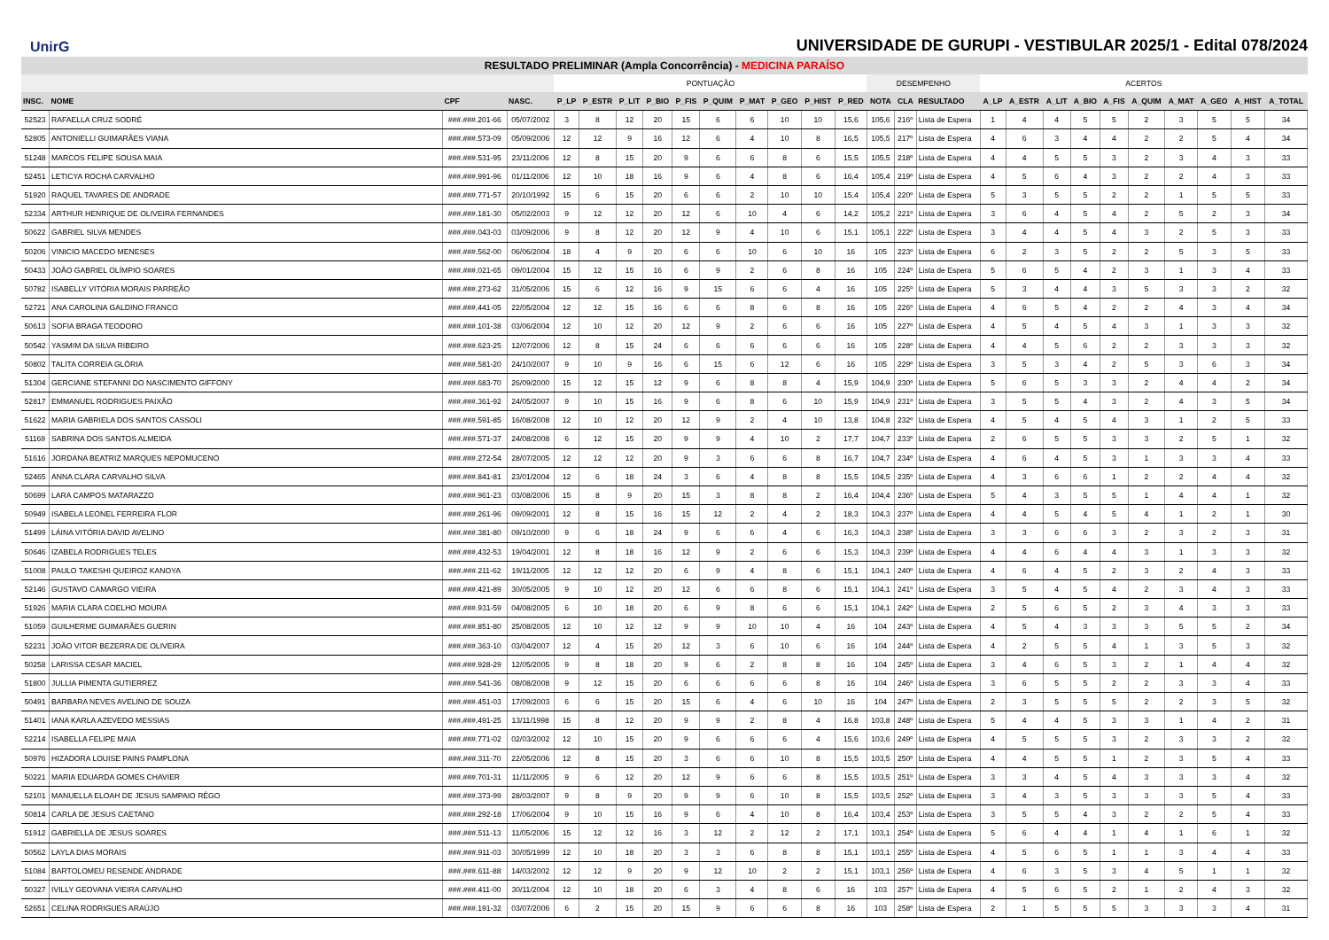UnirG
UNIVERSIDADE DE GURUPI - VESTIBULAR 2025/1 - Edital 078/2024
RESULTADO PRELIMINAR (Ampla Concorrência) - MEDICINA PARAÍSO
| | | | | PONTUAÇÃO | | | | | | | | | | DESEMPENHO | | | ACERTOS | | | | | | | | | |
| --- | --- | --- | --- | --- | --- | --- | --- | --- | --- | --- | --- | --- | --- | --- | --- | --- | --- | --- | --- | --- | --- | --- | --- | --- | --- | --- |
| INSC. | NOME | CPF | NASC. | P_LP | P_ESTR | P_LIT | P_BIO | P_FIS | P_QUIM | P_MAT | P_GEO | P_HIST | P_RED | NOTA | CLA | RESULTADO | A_LP | A_ESTR | A_LIT | A_BIO | A_FIS | A_QUIM | A_MAT | A_GEO | A_HIST | A_TOTAL |
| 52523 | RAFAELLA CRUZ SODRÉ | ###.###.201-66 | 05/07/2002 | 3 | 8 | 12 | 20 | 15 | 6 | 6 | 10 | 10 | 15,6 | 105,6 | 216º | Lista de Espera | 1 | 4 | 4 | 5 | 5 | 2 | 3 | 5 | 5 | 34 |
| 52805 | ANTONIELLI GUIMARÃES VIANA | ###.###.573-09 | 05/09/2006 | 12 | 12 | 9 | 16 | 12 | 6 | 4 | 10 | 8 | 16,5 | 105,5 | 217º | Lista de Espera | 4 | 6 | 3 | 4 | 4 | 2 | 2 | 5 | 4 | 34 |
| 51248 | MARCOS FELIPE SOUSA MAIA | ###.###.531-95 | 23/11/2006 | 12 | 8 | 15 | 20 | 9 | 6 | 6 | 8 | 6 | 15,5 | 105,5 | 218º | Lista de Espera | 4 | 4 | 5 | 5 | 3 | 2 | 3 | 4 | 3 | 33 |
| 52451 | LETICYA ROCHA CARVALHO | ###.###.991-96 | 01/11/2006 | 12 | 10 | 18 | 16 | 9 | 6 | 4 | 8 | 6 | 16,4 | 105,4 | 219º | Lista de Espera | 4 | 5 | 6 | 4 | 3 | 2 | 2 | 4 | 3 | 33 |
| 51920 | RAQUEL TAVARES DE ANDRADE | ###.###.771-57 | 20/10/1992 | 15 | 6 | 15 | 20 | 6 | 6 | 2 | 10 | 10 | 15,4 | 105,4 | 220º | Lista de Espera | 5 | 3 | 5 | 5 | 2 | 2 | 1 | 5 | 5 | 33 |
| 52334 | ARTHUR HENRIQUE DE OLIVEIRA FERNANDES | ###.###.181-30 | 05/02/2003 | 9 | 12 | 12 | 20 | 12 | 6 | 10 | 4 | 6 | 14,2 | 105,2 | 221º | Lista de Espera | 3 | 6 | 4 | 5 | 4 | 2 | 5 | 2 | 3 | 34 |
| 50622 | GABRIEL SILVA MENDES | ###.###.043-03 | 03/09/2006 | 9 | 8 | 12 | 20 | 12 | 9 | 4 | 10 | 6 | 15,1 | 105,1 | 222º | Lista de Espera | 3 | 4 | 4 | 5 | 4 | 3 | 2 | 5 | 3 | 33 |
| 50206 | VINICIO MACEDO MENESES | ###.###.562-00 | 06/06/2004 | 18 | 4 | 9 | 20 | 6 | 6 | 10 | 6 | 10 | 16 | 105 | 223º | Lista de Espera | 6 | 2 | 3 | 5 | 2 | 2 | 5 | 3 | 5 | 33 |
| 50433 | JOÃO GABRIEL OLÍMPIO SOARES | ###.###.021-65 | 09/01/2004 | 15 | 12 | 15 | 16 | 6 | 9 | 2 | 6 | 8 | 16 | 105 | 224º | Lista de Espera | 5 | 6 | 5 | 4 | 2 | 3 | 1 | 3 | 4 | 33 |
| 50782 | ISABELLY VITÓRIA MORAIS PARREÃO | ###.###.273-62 | 31/05/2006 | 15 | 6 | 12 | 16 | 9 | 15 | 6 | 6 | 4 | 16 | 105 | 225º | Lista de Espera | 5 | 3 | 4 | 4 | 3 | 5 | 3 | 3 | 2 | 32 |
| 52721 | ANA CAROLINA GALDINO FRANCO | ###.###.441-05 | 22/05/2004 | 12 | 12 | 15 | 16 | 6 | 6 | 8 | 6 | 8 | 16 | 105 | 226º | Lista de Espera | 4 | 6 | 5 | 4 | 2 | 2 | 4 | 3 | 4 | 34 |
| 50613 | SOFIA BRAGA TEODORO | ###.###.101-38 | 03/06/2004 | 12 | 10 | 12 | 20 | 12 | 9 | 2 | 6 | 6 | 16 | 105 | 227º | Lista de Espera | 4 | 5 | 4 | 5 | 4 | 3 | 1 | 3 | 3 | 32 |
| 50542 | YASMIM DA SILVA RIBEIRO | ###.###.623-25 | 12/07/2006 | 12 | 8 | 15 | 24 | 6 | 6 | 6 | 6 | 6 | 16 | 105 | 228º | Lista de Espera | 4 | 4 | 5 | 6 | 2 | 2 | 3 | 3 | 3 | 32 |
| 50802 | TALITA CORREIA GLÓRIA | ###.###.581-20 | 24/10/2007 | 9 | 10 | 9 | 16 | 6 | 15 | 6 | 12 | 6 | 16 | 105 | 229º | Lista de Espera | 3 | 5 | 3 | 4 | 2 | 5 | 3 | 6 | 3 | 34 |
| 51304 | GERCIANE STEFANNI DO NASCIMENTO GIFFONY | ###.###.683-70 | 26/09/2000 | 15 | 12 | 15 | 12 | 9 | 6 | 8 | 8 | 4 | 15,9 | 104,9 | 230º | Lista de Espera | 5 | 6 | 5 | 3 | 3 | 2 | 4 | 4 | 2 | 34 |
| 52817 | EMMANUEL RODRIGUES PAIXÃO | ###.###.361-92 | 24/05/2007 | 9 | 10 | 15 | 16 | 9 | 6 | 8 | 6 | 10 | 15,9 | 104,9 | 231º | Lista de Espera | 3 | 5 | 5 | 4 | 3 | 2 | 4 | 3 | 5 | 34 |
| 51622 | MARIA GABRIELA DOS SANTOS CASSOLI | ###.###.591-85 | 16/08/2008 | 12 | 10 | 12 | 20 | 12 | 9 | 2 | 4 | 10 | 13,8 | 104,8 | 232º | Lista de Espera | 4 | 5 | 4 | 5 | 4 | 3 | 1 | 2 | 5 | 33 |
| 51169 | SABRINA DOS SANTOS ALMEIDA | ###.###.571-37 | 24/08/2008 | 6 | 12 | 15 | 20 | 9 | 9 | 4 | 10 | 2 | 17,7 | 104,7 | 233º | Lista de Espera | 2 | 6 | 5 | 5 | 3 | 3 | 2 | 5 | 1 | 32 |
| 51616 | JORDANA BEATRIZ MARQUES NEPOMUCENO | ###.###.272-54 | 28/07/2005 | 12 | 12 | 12 | 20 | 9 | 3 | 6 | 6 | 8 | 16,7 | 104,7 | 234º | Lista de Espera | 4 | 6 | 4 | 5 | 3 | 1 | 3 | 3 | 4 | 33 |
| 52465 | ANNA CLARA CARVALHO SILVA | ###.###.841-81 | 23/01/2004 | 12 | 6 | 18 | 24 | 3 | 6 | 4 | 8 | 8 | 15,5 | 104,5 | 235º | Lista de Espera | 4 | 3 | 6 | 6 | 1 | 2 | 2 | 4 | 4 | 32 |
| 50699 | LARA CAMPOS MATARAZZO | ###.###.961-23 | 03/08/2006 | 15 | 8 | 9 | 20 | 15 | 3 | 8 | 8 | 2 | 16,4 | 104,4 | 236º | Lista de Espera | 5 | 4 | 3 | 5 | 5 | 1 | 4 | 4 | 1 | 32 |
| 50949 | ISABELA LEONEL FERREIRA FLOR | ###.###.261-96 | 09/09/2001 | 12 | 8 | 15 | 16 | 15 | 12 | 2 | 4 | 2 | 18,3 | 104,3 | 237º | Lista de Espera | 4 | 4 | 5 | 4 | 5 | 4 | 1 | 2 | 1 | 30 |
| 51499 | LÁINA VITÓRIA DAVID AVELINO | ###.###.381-80 | 09/10/2000 | 9 | 6 | 18 | 24 | 9 | 6 | 6 | 4 | 6 | 16,3 | 104,3 | 238º | Lista de Espera | 3 | 3 | 6 | 6 | 3 | 2 | 3 | 2 | 3 | 31 |
| 50646 | IZABELA RODRIGUES TELES | ###.###.432-53 | 19/04/2001 | 12 | 8 | 18 | 16 | 12 | 9 | 2 | 6 | 6 | 15,3 | 104,3 | 239º | Lista de Espera | 4 | 4 | 6 | 4 | 4 | 3 | 1 | 3 | 3 | 32 |
| 51008 | PAULO TAKESHI QUEIROZ KANOYA | ###.###.211-62 | 19/11/2005 | 12 | 12 | 12 | 20 | 6 | 9 | 4 | 8 | 6 | 15,1 | 104,1 | 240º | Lista de Espera | 4 | 6 | 4 | 5 | 2 | 3 | 2 | 4 | 3 | 33 |
| 52146 | GUSTAVO CAMARGO VIEIRA | ###.###.421-89 | 30/05/2005 | 9 | 10 | 12 | 20 | 12 | 6 | 6 | 8 | 6 | 15,1 | 104,1 | 241º | Lista de Espera | 3 | 5 | 4 | 5 | 4 | 2 | 3 | 4 | 3 | 33 |
| 51926 | MARIA CLARA COELHO MOURA | ###.###.931-59 | 04/08/2005 | 6 | 10 | 18 | 20 | 6 | 9 | 8 | 6 | 6 | 15,1 | 104,1 | 242º | Lista de Espera | 2 | 5 | 6 | 5 | 2 | 3 | 4 | 3 | 3 | 33 |
| 51059 | GUILHERME GUIMARÃES GUERIN | ###.###.851-80 | 25/08/2005 | 12 | 10 | 12 | 12 | 9 | 9 | 10 | 10 | 4 | 16 | 104 | 243º | Lista de Espera | 4 | 5 | 4 | 3 | 3 | 3 | 5 | 5 | 2 | 34 |
| 52231 | JOÃO VITOR BEZERRA DE OLIVEIRA | ###.###.363-10 | 03/04/2007 | 12 | 4 | 15 | 20 | 12 | 3 | 6 | 10 | 6 | 16 | 104 | 244º | Lista de Espera | 4 | 2 | 5 | 5 | 4 | 1 | 3 | 5 | 3 | 32 |
| 50258 | LARISSA CESAR MACIEL | ###.###.928-29 | 12/05/2005 | 9 | 8 | 18 | 20 | 9 | 6 | 2 | 8 | 8 | 16 | 104 | 245º | Lista de Espera | 3 | 4 | 6 | 5 | 3 | 2 | 1 | 4 | 4 | 32 |
| 51800 | JULLIA PIMENTA GUTIERREZ | ###.###.541-36 | 08/08/2008 | 9 | 12 | 15 | 20 | 6 | 6 | 6 | 6 | 8 | 16 | 104 | 246º | Lista de Espera | 3 | 6 | 5 | 5 | 2 | 2 | 3 | 3 | 4 | 33 |
| 50491 | BARBARA NEVES AVELINO DE SOUZA | ###.###.451-03 | 17/09/2003 | 6 | 6 | 15 | 20 | 15 | 6 | 4 | 6 | 10 | 16 | 104 | 247º | Lista de Espera | 2 | 3 | 5 | 5 | 5 | 2 | 2 | 3 | 5 | 32 |
| 51401 | IANA KARLA AZEVEDO MESSIAS | ###.###.491-25 | 13/11/1998 | 15 | 8 | 12 | 20 | 9 | 9 | 2 | 8 | 4 | 16,8 | 103,8 | 248º | Lista de Espera | 5 | 4 | 4 | 5 | 3 | 3 | 1 | 4 | 2 | 31 |
| 52214 | ISABELLA FELIPE MAIA | ###.###.771-02 | 02/03/2002 | 12 | 10 | 15 | 20 | 9 | 6 | 6 | 6 | 4 | 15,6 | 103,6 | 249º | Lista de Espera | 4 | 5 | 5 | 5 | 3 | 2 | 3 | 3 | 2 | 32 |
| 50976 | HIZADORA LOUISE PAINS PAMPLONA | ###.###.311-70 | 22/05/2006 | 12 | 8 | 15 | 20 | 3 | 6 | 6 | 10 | 8 | 15,5 | 103,5 | 250º | Lista de Espera | 4 | 4 | 5 | 5 | 1 | 2 | 3 | 5 | 4 | 33 |
| 50221 | MARIA EDUARDA GOMES CHAVIER | ###.###.701-31 | 11/11/2005 | 9 | 6 | 12 | 20 | 12 | 9 | 6 | 6 | 8 | 15,5 | 103,5 | 251º | Lista de Espera | 3 | 3 | 4 | 5 | 4 | 3 | 3 | 3 | 4 | 32 |
| 52101 | MANUELLA ELOAH DE JESUS SAMPAIO RÊGO | ###.###.373-99 | 28/03/2007 | 9 | 8 | 9 | 20 | 9 | 9 | 6 | 10 | 8 | 15,5 | 103,5 | 252º | Lista de Espera | 3 | 4 | 3 | 5 | 3 | 3 | 3 | 5 | 4 | 33 |
| 50814 | CARLA DE JESUS CAETANO | ###.###.292-18 | 17/06/2004 | 9 | 10 | 15 | 16 | 9 | 6 | 4 | 10 | 8 | 16,4 | 103,4 | 253º | Lista de Espera | 3 | 5 | 5 | 4 | 3 | 2 | 2 | 5 | 4 | 33 |
| 51912 | GABRIELLA DE JESUS SOARES | ###.###.511-13 | 11/05/2006 | 15 | 12 | 12 | 16 | 3 | 12 | 2 | 12 | 2 | 17,1 | 103,1 | 254º | Lista de Espera | 5 | 6 | 4 | 4 | 1 | 4 | 1 | 6 | 1 | 32 |
| 50562 | LAYLA DIAS MORAIS | ###.###.911-03 | 30/05/1999 | 12 | 10 | 18 | 20 | 3 | 3 | 6 | 8 | 8 | 15,1 | 103,1 | 255º | Lista de Espera | 4 | 5 | 6 | 5 | 1 | 1 | 3 | 4 | 4 | 33 |
| 51084 | BARTOLOMEU RESENDE ANDRADE | ###.###.611-88 | 14/03/2002 | 12 | 12 | 9 | 20 | 9 | 12 | 10 | 2 | 2 | 15,1 | 103,1 | 256º | Lista de Espera | 4 | 6 | 3 | 5 | 3 | 4 | 5 | 1 | 1 | 32 |
| 50327 | IVILLY GEOVANA VIEIRA CARVALHO | ###.###.411-00 | 30/11/2004 | 12 | 10 | 18 | 20 | 6 | 3 | 4 | 8 | 6 | 16 | 103 | 257º | Lista de Espera | 4 | 5 | 6 | 5 | 2 | 1 | 2 | 4 | 3 | 32 |
| 52651 | CELINA RODRIGUES ARAÚJO | ###.###.191-32 | 03/07/2006 | 6 | 2 | 15 | 20 | 15 | 9 | 6 | 6 | 8 | 16 | 103 | 258º | Lista de Espera | 2 | 1 | 5 | 5 | 5 | 3 | 3 | 3 | 4 | 31 |